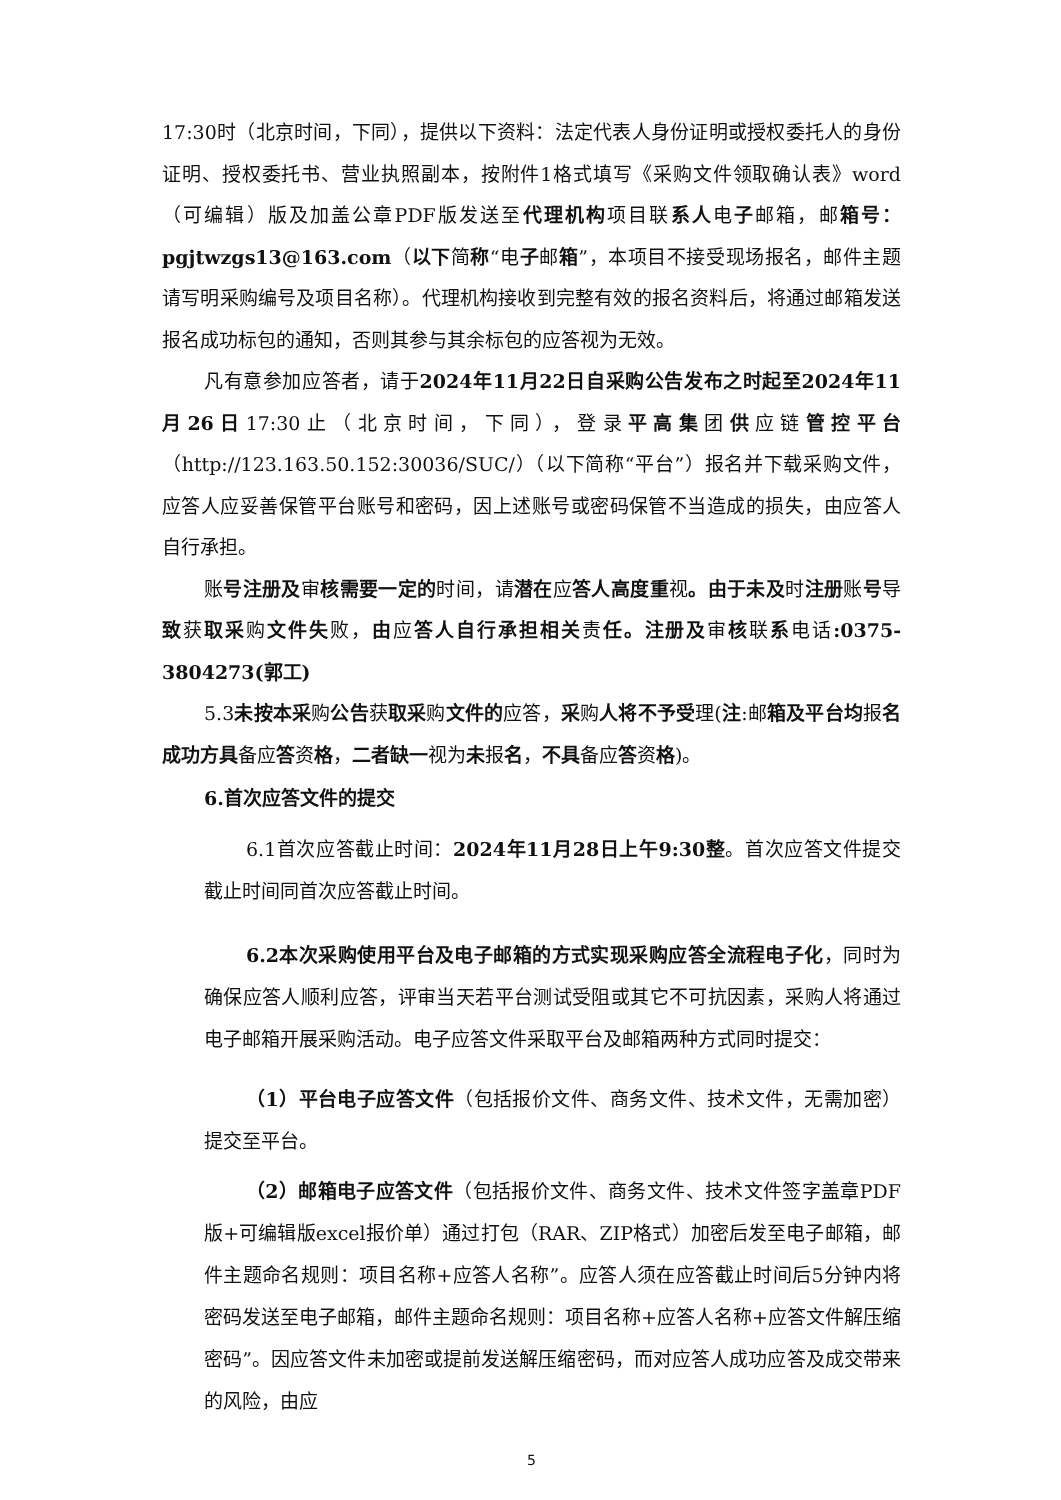17:30时（北京时间，下同），提供以下资料：法定代表人身份证明或授权委托人的身份证明、授权委托书、营业执照副本，按附件1格式填写《采购文件领取确认表》word（可编辑）版及加盖公章PDF版发送至代理机构项目联系人电子邮箱，邮箱号：pgjtwzgs13@163.com（以下简称“电子邮箱”，本项目不接受现场报名，邮件主题请写明采购编号及项目名称）。代理机构接收到完整有效的报名资料后，将通过邮箱发送报名成功标包的通知，否则其参与其余标包的应答视为无效。
凡有意参加应答者，请于2024年11月22日自采购公告发布之时起至2024年11月26日17:30止（北京时间，下同），登录平高集团供应链管控平台（http://123.163.50.152:30036/SUC/）（以下简称“平台”）报名并下载采购文件，应答人应妥善保管平台账号和密码，因上述账号或密码保管不当造成的损失，由应答人自行承担。
账号注册及审核需要一定的时间，请潜在应答人高度重视。由于未及时注册账号导致获取采购文件失败，由应答人自行承担相关责任。注册及审核联系电话:0375-3804273(郭工)
5.3未按本采购公告获取采购文件的应答，采购人将不予受理(注:邮箱及平台均报名成功方具备应答资格，二者缺一视为未报名，不具备应答资格)。
6.首次应答文件的提交
6.1首次应答截止时间：2024年11月28日上午9:30整。首次应答文件提交截止时间同首次应答截止时间。
6.2本次采购使用平台及电子邮箱的方式实现采购应答全流程电子化，同时为确保应答人顺利应答，评审当天若平台测试受阻或其它不可抗因素，采购人将通过电子邮箱开展采购活动。电子应答文件采取平台及邮箱两种方式同时提交：
（1）平台电子应答文件（包括报价文件、商务文件、技术文件，无需加密）提交至平台。
（2）邮箱电子应答文件（包括报价文件、商务文件、技术文件签字盖章PDF版+可编辑版excel报价单）通过打包（RAR、ZIP格式）加密后发至电子邮箱，邮件主题命名规则：项目名称+应答人名称”。应答人须在应答截止时间后5分钟内将密码发送至电子邮箱，邮件主题命名规则：项目名称+应答人名称+应答文件解压缩密码”。因应答文件未加密或提前发送解压缩密码，而对应答人成功应答及成交带来的风险，由应
5